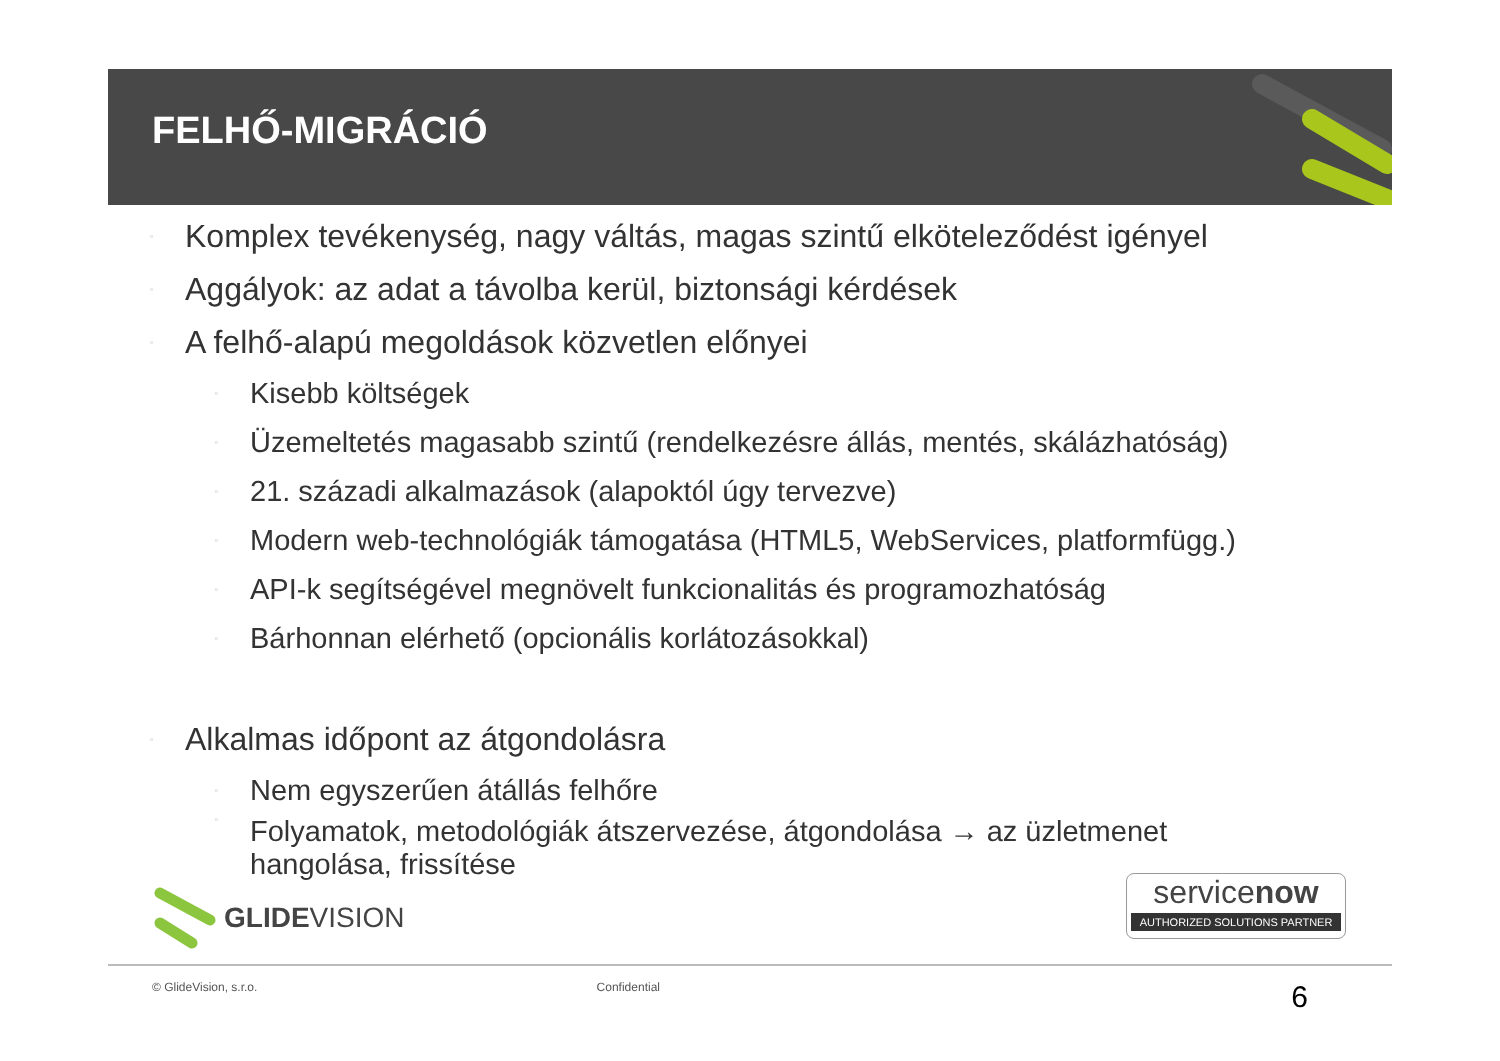FELHŐ-MIGRÁCIÓ
▫ Komplex tevékenység, nagy váltás, magas szintű elköteleződést igényel
▫ Aggályok: az adat a távolba kerül, biztonsági kérdések
▫ A felhő-alapú megoldások közvetlen előnyei
▫ Kisebb költségek
▫ Üzemeltetés magasabb szintű (rendelkezésre állás, mentés, skálázhatóság)
▫ 21. századi alkalmazások (alapoktól úgy tervezve)
▫ Modern web-technológiák támogatása (HTML5, WebServices, platformfügg.)
▫ API-k segítségével megnövelt funkcionalitás és programozhatóság
▫ Bárhonnan elérhető (opcionális korlátozásokkal)
▫ Alkalmas időpont az átgondolásra
▫ Nem egyszerűen átállás felhőre
▫ Folyamatok, metodológiák átszervezése, átgondolása → az üzletmenet
hangolása, frissítése
GLIDEVISION
servicenow
AUTHORIZED SOLUTIONS PARTNER
© GlideVision, s.r.o. Confidential 6